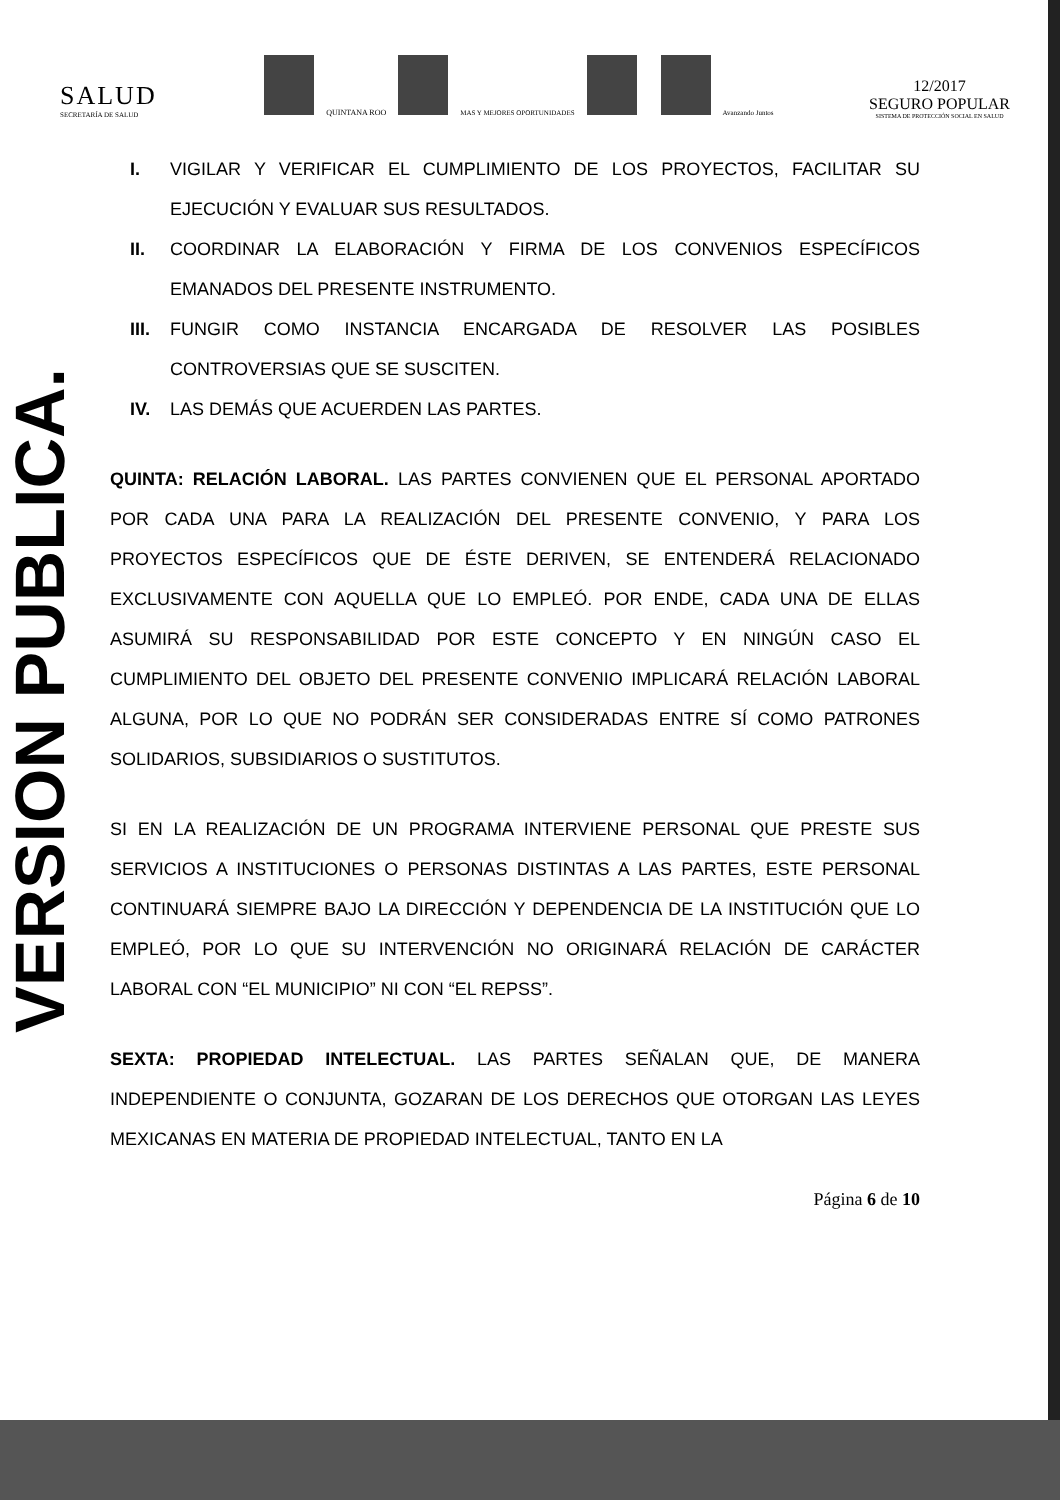SALUD
SECRETARÍA DE SALUD
QUINTANA ROO MAS Y MEJORES OPORTUNIDADES Avanzando Juntos
12/2017
SEGURO POPULAR
SISTEMA DE PROTECCIÓN SOCIAL EN SALUD
VERSION PUBLICA.
I. VIGILAR Y VERIFICAR EL CUMPLIMIENTO DE LOS PROYECTOS, FACILITAR SU EJECUCIÓN Y EVALUAR SUS RESULTADOS.
II. COORDINAR LA ELABORACIÓN Y FIRMA DE LOS CONVENIOS ESPECÍFICOS EMANADOS DEL PRESENTE INSTRUMENTO.
III. FUNGIR COMO INSTANCIA ENCARGADA DE RESOLVER LAS POSIBLES CONTROVERSIAS QUE SE SUSCITEN.
IV. LAS DEMÁS QUE ACUERDEN LAS PARTES.
QUINTA: RELACIÓN LABORAL. LAS PARTES CONVIENEN QUE EL PERSONAL APORTADO POR CADA UNA PARA LA REALIZACIÓN DEL PRESENTE CONVENIO, Y PARA LOS PROYECTOS ESPECÍFICOS QUE DE ÉSTE DERIVEN, SE ENTENDERÁ RELACIONADO EXCLUSIVAMENTE CON AQUELLA QUE LO EMPLEÓ. POR ENDE, CADA UNA DE ELLAS ASUMIRÁ SU RESPONSABILIDAD POR ESTE CONCEPTO Y EN NINGÚN CASO EL CUMPLIMIENTO DEL OBJETO DEL PRESENTE CONVENIO IMPLICARÁ RELACIÓN LABORAL ALGUNA, POR LO QUE NO PODRÁN SER CONSIDERADAS ENTRE SÍ COMO PATRONES SOLIDARIOS, SUBSIDIARIOS O SUSTITUTOS.
SI EN LA REALIZACIÓN DE UN PROGRAMA INTERVIENE PERSONAL QUE PRESTE SUS SERVICIOS A INSTITUCIONES O PERSONAS DISTINTAS A LAS PARTES, ESTE PERSONAL CONTINUARÁ SIEMPRE BAJO LA DIRECCIÓN Y DEPENDENCIA DE LA INSTITUCIÓN QUE LO EMPLEÓ, POR LO QUE SU INTERVENCIÓN NO ORIGINARÁ RELACIÓN DE CARÁCTER LABORAL CON “EL MUNICIPIO” NI CON “EL REPSS”.
SEXTA: PROPIEDAD INTELECTUAL. LAS PARTES SEÑALAN QUE, DE MANERA INDEPENDIENTE O CONJUNTA, GOZARAN DE LOS DERECHOS QUE OTORGAN LAS LEYES MEXICANAS EN MATERIA DE PROPIEDAD INTELECTUAL, TANTO EN LA
Página 6 de 10